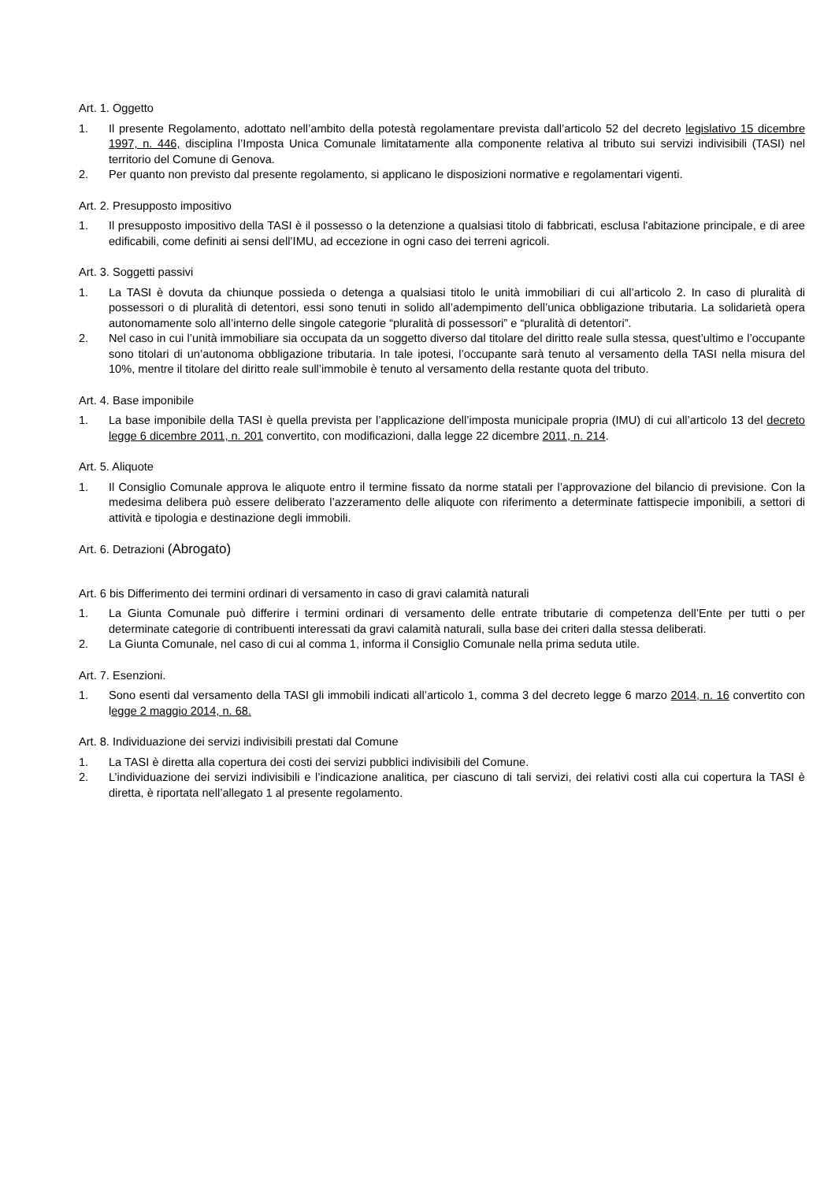Art. 1. Oggetto
1. Il presente Regolamento, adottato nell’ambito della potestà regolamentare prevista dall’articolo 52 del decreto legislativo 15 dicembre 1997, n. 446, disciplina l’Imposta Unica Comunale limitatamente alla componente relativa al tributo sui servizi indivisibili (TASI) nel territorio del Comune di Genova.
2. Per quanto non previsto dal presente regolamento, si applicano le disposizioni normative e regolamentari vigenti.
Art. 2. Presupposto impositivo
1. Il presupposto impositivo della TASI è il possesso o la detenzione a qualsiasi titolo di fabbricati, esclusa l'abitazione principale, e di aree edificabili, come definiti ai sensi dell’IMU, ad eccezione in ogni caso dei terreni agricoli.
Art. 3. Soggetti passivi
1. La TASI è dovuta da chiunque possieda o detenga a qualsiasi titolo le unità immobiliari di cui all’articolo 2. In caso di pluralità di possessori o di pluralità di detentori, essi sono tenuti in solido all’adempimento dell’unica obbligazione tributaria. La solidarietà opera autonomamente solo all’interno delle singole categorie “pluralità di possessori” e “pluralità di detentori”.
2. Nel caso in cui l’unità immobiliare sia occupata da un soggetto diverso dal titolare del diritto reale sulla stessa, quest’ultimo e l’occupante sono titolari di un’autonoma obbligazione tributaria. In tale ipotesi, l’occupante sarà tenuto al versamento della TASI nella misura del 10%, mentre il titolare del diritto reale sull’immobile è tenuto al versamento della restante quota del tributo.
Art. 4. Base imponibile
1. La base imponibile della TASI è quella prevista per l’applicazione dell’imposta municipale propria (IMU) di cui all’articolo 13 del decreto legge 6 dicembre 2011, n. 201 convertito, con modificazioni, dalla legge 22 dicembre 2011, n. 214.
Art. 5. Aliquote
1. Il Consiglio Comunale approva le aliquote entro il termine fissato da norme statali per l’approvazione del bilancio di previsione. Con la medesima delibera può essere deliberato l’azzeramento delle aliquote con riferimento a determinate fattispecie imponibili, a settori di attività e tipologia e destinazione degli immobili.
Art. 6. Detrazioni (Abrogato)
Art. 6 bis Differimento dei termini ordinari di versamento in caso di gravi calamità naturali
1. La Giunta Comunale può differire i termini ordinari di versamento delle entrate tributarie di competenza dell’Ente per tutti o per determinate categorie di contribuenti interessati da gravi calamità naturali, sulla base dei criteri dalla stessa deliberati.
2. La Giunta Comunale, nel caso di cui al comma 1, informa il Consiglio Comunale nella prima seduta utile.
Art. 7. Esenzioni.
1. Sono esenti dal versamento della TASI gli immobili indicati all’articolo 1, comma 3 del decreto legge 6 marzo 2014, n. 16 convertito con legge 2 maggio 2014, n. 68.
Art. 8. Individuazione dei servizi indivisibili prestati dal Comune
1. La TASI è diretta alla copertura dei costi dei servizi pubblici indivisibili del Comune.
2. L’individuazione dei servizi indivisibili e l’indicazione analitica, per ciascuno di tali servizi, dei relativi costi alla cui copertura la TASI è diretta, è riportata nell’allegato 1 al presente regolamento.